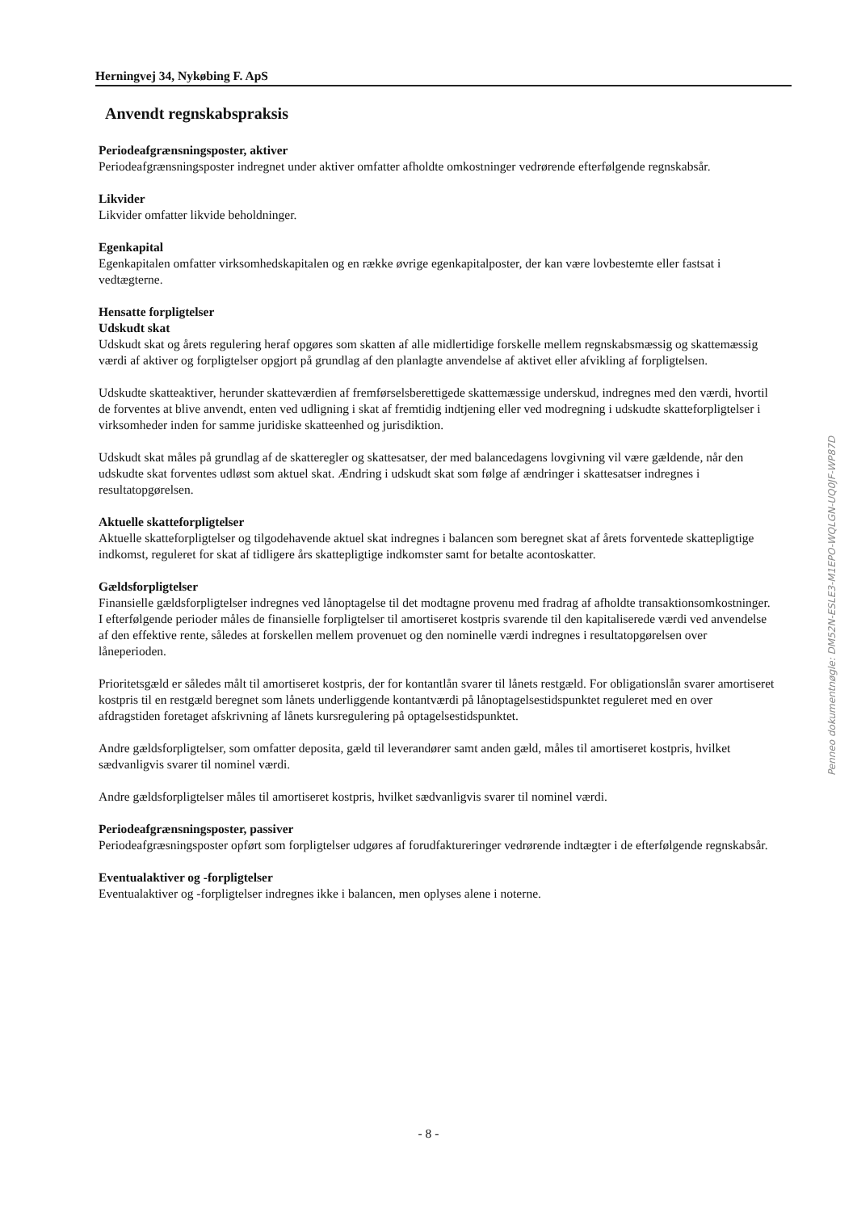Herningvej 34, Nykøbing F. ApS
Anvendt regnskabspraksis
Periodeafgrænsningsposter, aktiver
Periodeafgrænsningsposter indregnet under aktiver omfatter afholdte omkostninger vedrørende efterfølgende regnskabsår.
Likvider
Likvider omfatter likvide beholdninger.
Egenkapital
Egenkapitalen omfatter virksomhedskapitalen og en række øvrige egenkapitalposter, der kan være lovbestemte eller fastsat i vedtægterne.
Hensatte forpligtelser
Udskudt skat
Udskudt skat og årets regulering heraf opgøres som skatten af alle midlertidige forskelle mellem regnskabsmæssig og skattemæssig værdi af aktiver og forpligtelser opgjort på grundlag af den planlagte anvendelse af aktivet eller afvikling af forpligtelsen.
Udskudte skatteaktiver, herunder skatteværdien af fremførselsberettigede skattemæssige underskud, indregnes med den værdi, hvortil de forventes at blive anvendt, enten ved udligning i skat af fremtidig indtjening eller ved modregning i udskudte skatteforpligtelser i virksomheder inden for samme juridiske skatteenhed og jurisdiktion.
Udskudt skat måles på grundlag af de skatteregler og skattesatser, der med balancedagens lovgivning vil være gældende, når den udskudte skat forventes udløst som aktuel skat. Ændring i udskudt skat som følge af ændringer i skattesatser indregnes i resultatopgørelsen.
Aktuelle skatteforpligtelser
Aktuelle skatteforpligtelser og tilgodehavende aktuel skat indregnes i balancen som beregnet skat af årets forventede skattepligtige indkomst, reguleret for skat af tidligere års skattepligtige indkomster samt for betalte acontoskatter.
Gældsforpligtelser
Finansielle gældsforpligtelser indregnes ved lånoptagelse til det modtagne provenu med fradrag af afholdte transaktionsomkostninger. I efterfølgende perioder måles de finansielle forpligtelser til amortiseret kostpris svarende til den kapitaliserede værdi ved anvendelse af den effektive rente, således at forskellen mellem provenuet og den nominelle værdi indregnes i resultatopgørelsen over låneperioden.
Prioritetsgæld er således målt til amortiseret kostpris, der for kontantlån svarer til lånets restgæld. For obligationslån svarer amortiseret kostpris til en restgæld beregnet som lånets underliggende kontantværdi på lånoptagelsestidspunktet reguleret med en over afdragstiden foretaget afskrivning af lånets kursregulering på optagelsestidspunktet.
Andre gældsforpligtelser, som omfatter deposita, gæld til leverandører samt anden gæld, måles til amortiseret kostpris, hvilket sædvanligvis svarer til nominel værdi.
Andre gældsforpligtelser måles til amortiseret kostpris, hvilket sædvanligvis svarer til nominel værdi.
Periodeafgrænsningsposter, passiver
Periodeafgræsningsposter opført som forpligtelser udgøres af forudfaktureringer vedrørende indtægter i de efterfølgende regnskabsår.
Eventualaktiver og -forpligtelser
Eventualaktiver og -forpligtelser indregnes ikke i balancen, men oplyses alene i noterne.
Penneo dokumentnøgle: DM52N-ESLE3-M1EPO-WQLGN-UQ0JF-WP87D
- 8 -